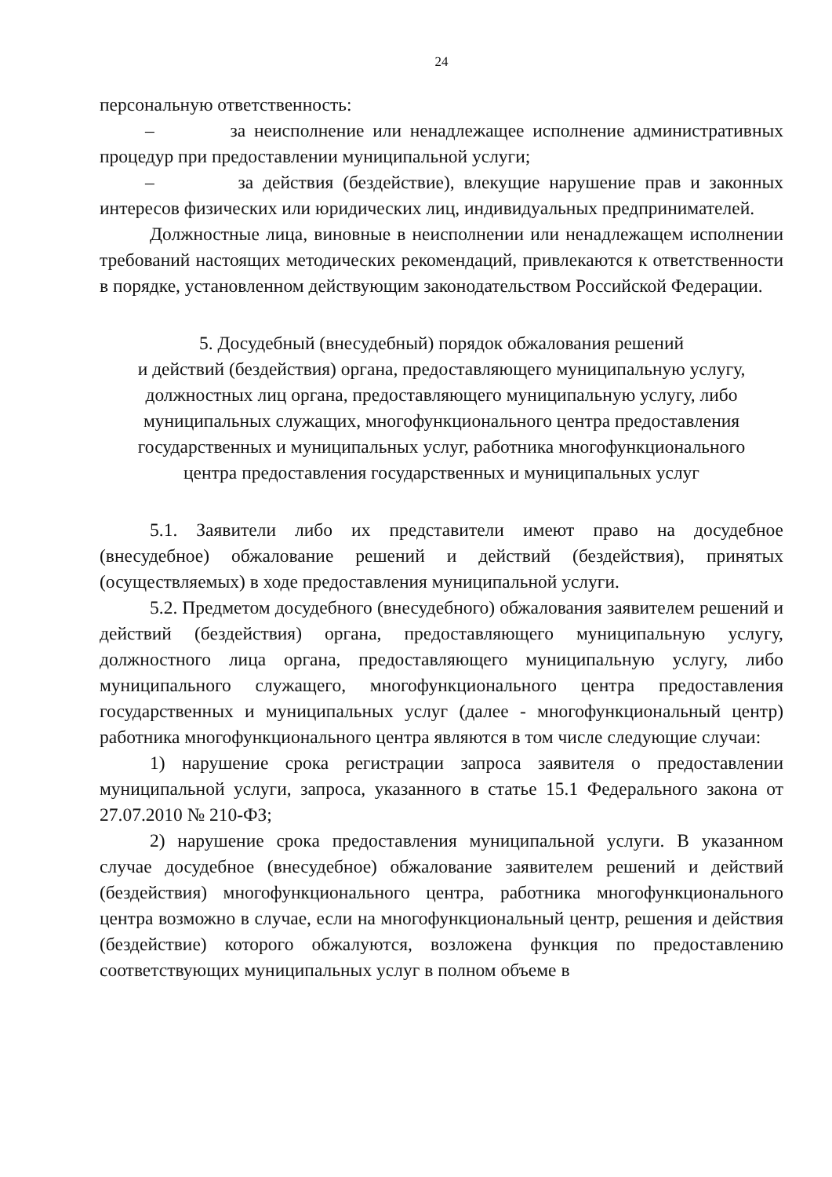24
персональную ответственность:
– за неисполнение или ненадлежащее исполнение административных процедур при предоставлении муниципальной услуги;
– за действия (бездействие), влекущие нарушение прав и законных интересов физических или юридических лиц, индивидуальных предпринимателей.
Должностные лица, виновные в неисполнении или ненадлежащем исполнении требований настоящих методических рекомендаций, привлекаются к ответственности в порядке, установленном действующим законодательством Российской Федерации.
5. Досудебный (внесудебный) порядок обжалования решений
и действий (бездействия) органа, предоставляющего муниципальную услугу,
должностных лиц органа, предоставляющего муниципальную услугу, либо
муниципальных служащих, многофункционального центра предоставления
государственных и муниципальных услуг, работника многофункционального
центра предоставления государственных и муниципальных услуг
5.1. Заявители либо их представители имеют право на досудебное (внесудебное) обжалование решений и действий (бездействия), принятых (осуществляемых) в ходе предоставления муниципальной услуги.
5.2. Предметом досудебного (внесудебного) обжалования заявителем решений и действий (бездействия) органа, предоставляющего муниципальную услугу, должностного лица органа, предоставляющего муниципальную услугу, либо муниципального служащего, многофункционального центра предоставления государственных и муниципальных услуг (далее - многофункциональный центр) работника многофункционального центра являются в том числе следующие случаи:
1) нарушение срока регистрации запроса заявителя о предоставлении муниципальной услуги, запроса, указанного в статье 15.1 Федерального закона от 27.07.2010 № 210-ФЗ;
2) нарушение срока предоставления муниципальной услуги. В указанном случае досудебное (внесудебное) обжалование заявителем решений и действий (бездействия) многофункционального центра, работника многофункционального центра возможно в случае, если на многофункциональный центр, решения и действия (бездействие) которого обжалуются, возложена функция по предоставлению соответствующих муниципальных услуг в полном объеме в